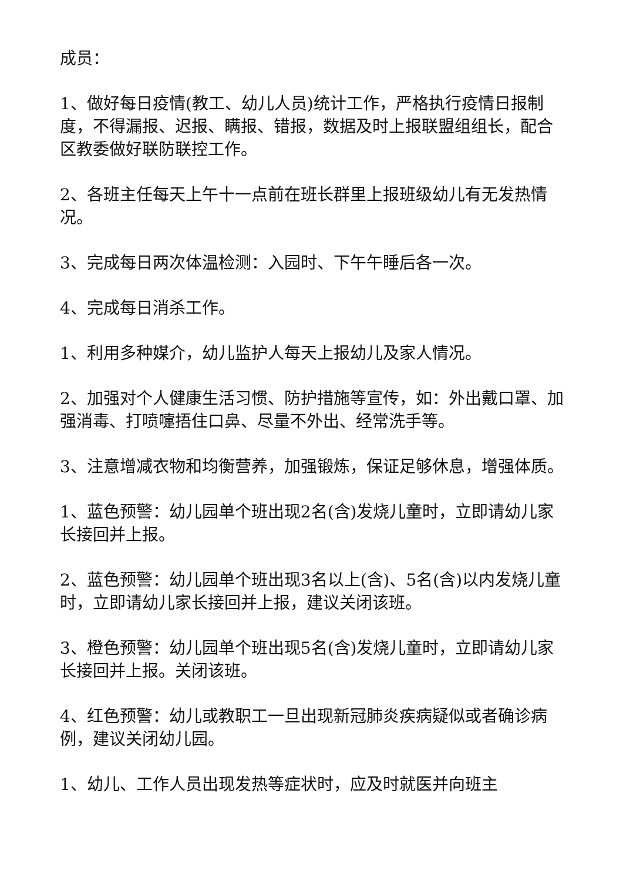成员：
1、做好每日疫情(教工、幼儿人员)统计工作，严格执行疫情日报制度，不得漏报、迟报、瞒报、错报，数据及时上报联盟组组长，配合区教委做好联防联控工作。
2、各班主任每天上午十一点前在班长群里上报班级幼儿有无发热情况。
3、完成每日两次体温检测：入园时、下午午睡后各一次。
4、完成每日消杀工作。
1、利用多种媒介，幼儿监护人每天上报幼儿及家人情况。
2、加强对个人健康生活习惯、防护措施等宣传，如：外出戴口罩、加强消毒、打喷嚏捂住口鼻、尽量不外出、经常洗手等。
3、注意增减衣物和均衡营养，加强锻炼，保证足够休息，增强体质。
1、蓝色预警：幼儿园单个班出现2名(含)发烧儿童时，立即请幼儿家长接回并上报。
2、蓝色预警：幼儿园单个班出现3名以上(含)、5名(含)以内发烧儿童时，立即请幼儿家长接回并上报，建议关闭该班。
3、橙色预警：幼儿园单个班出现5名(含)发烧儿童时，立即请幼儿家长接回并上报。关闭该班。
4、红色预警：幼儿或教职工一旦出现新冠肺炎疾病疑似或者确诊病例，建议关闭幼儿园。
1、幼儿、工作人员出现发热等症状时，应及时就医并向班主